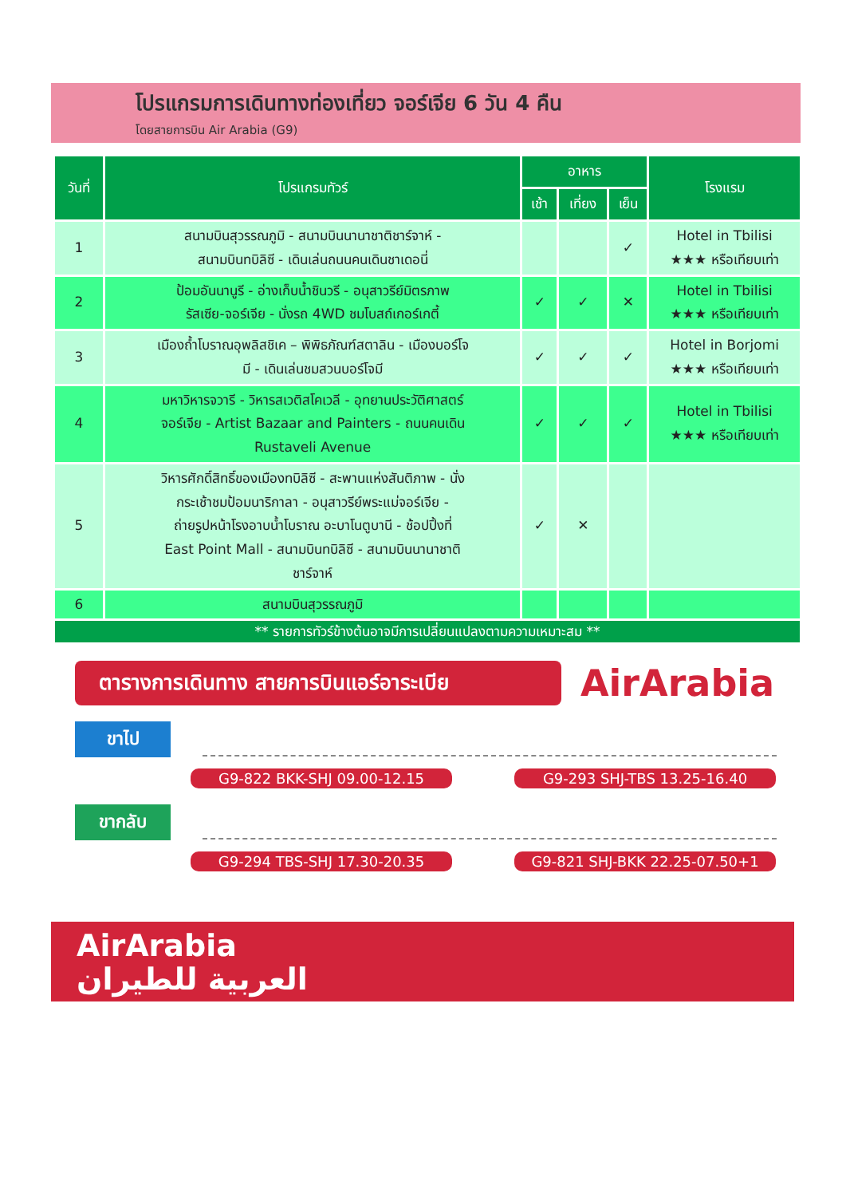โปรแกรมการเดินทางท่องเที่ยว จอร์เจีย 6 วัน 4 คืน
โดยสายการบิน Air Arabia (G9)
| วันที่ | โปรแกรมทัวร์ | อาหาร | | | โรงแรม |
| --- | --- | --- | --- | --- | --- |
| | | เช้า | เที่ยง | เย็น | |
| 1 | สนามบินสุวรรณภูมิ - สนามบินนานาชาติชาร์จาห์ - สนามบินทบิลิซี - เดินเล่นถนนคนเดินชาเดอนี่ | | | ✓ | Hotel in Tbilisi ★★★ หรือเทียบเท่า |
| 2 | ป้อมอันนานูรี - อ่างเก็บน้ำชินวรี - อนุสาวรีย์มิตรภาพ รัสเซีย-จอร์เจีย - นั่งรถ 4WD ชมโบสถ์เกอร์เกตี้ | ✓ | ✓ | ✕ | Hotel in Tbilisi ★★★ หรือเทียบเท่า |
| 3 | เมืองถ้ำโบราณอุพลิสชิเค – พิพิธภัณฑ์สตาลิน - เมืองบอร์โจ มี - เดินเล่นชมสวนบอร์โจมี | ✓ | ✓ | ✓ | Hotel in Borjomi ★★★ หรือเทียบเท่า |
| 4 | มหาวิหารจวารี - วิหารสเวติสโคเวลี - อุทยานประวัติศาสตร์ จอร์เจีย - Artist Bazaar and Painters - ถนนคนเดิน Rustaveli Avenue | ✓ | ✓ | ✓ | Hotel in Tbilisi ★★★ หรือเทียบเท่า |
| 5 | วิหารศักดิ์สิทธิ์ของเมืองทบิลิซี - สะพานแห่งสันติภาพ - นั่ง กระเช้าชมป้อมนาริกาลา - อนุสาวรีย์พระแม่จอร์เจีย - ถ่ายรูปหน้าโรงอาบน้ำโบราณ อะบาโนตูบานี - ช้อปปิ้งที่ East Point Mall - สนามบินทบิลิซี - สนามบินนานาชาติ ชาร์จาห์ | ✓ | ✕ | | |
| 6 | สนามบินสุวรรณภูมิ | | | | |
| ** รายการทัวร์ข้างต้นอาจมีการเปลี่ยนแปลงตามความเหมาะสม ** | | | | | |
ตารางการเดินทาง สายการบินแอร์อาระเบีย
AirArabia
ขาไป
G9-822 BKK-SHJ 09.00-12.15 G9-293 SHJ-TBS 13.25-16.40
ขากลับ
G9-294 TBS-SHJ 17.30-20.35 G9-821 SHJ-BKK 22.25-07.50+1
AirArabia
العربية للطيران